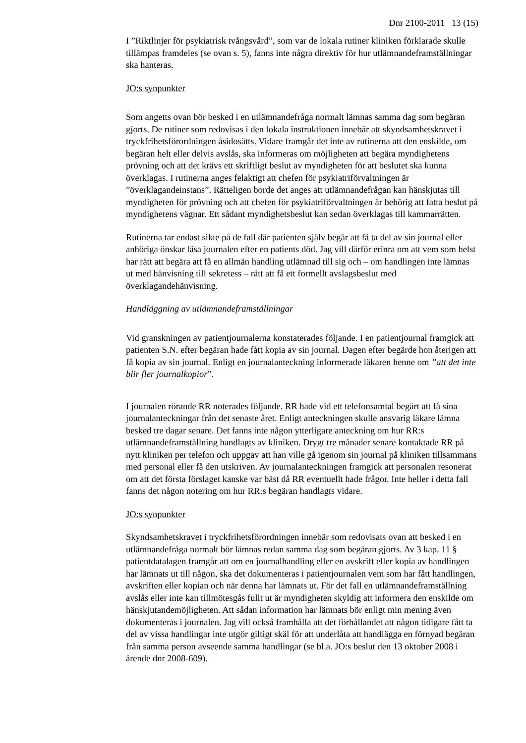Dnr 2100-2011 13 (15)
I ”Riktlinjer för psykiatrisk tvångsvård”, som var de lokala rutiner kliniken förklarade skulle tillämpas framdeles (se ovan s. 5), fanns inte några direktiv för hur utlämnandeframställningar ska hanteras.
JO:s synpunkter
Som angetts ovan bör besked i en utlämnandefråga normalt lämnas samma dag som begäran gjorts. De rutiner som redovisas i den lokala instruktionen innebär att skyndsamhetskravet i tryckfrihetsförordningen åsidosätts. Vidare framgår det inte av rutinerna att den enskilde, om begäran helt eller delvis avslås, ska informeras om möjligheten att begära myndighetens prövning och att det krävs ett skriftligt beslut av myndigheten för att beslutet ska kunna överklagas. I rutinerna anges felaktigt att chefen för psykiatriförvaltningen är ”överklagandeinstans”. Rätteligen borde det anges att utlämnandefrågan kan hänskjutas till myndigheten för prövning och att chefen för psykiatriförvaltningen är behörig att fatta beslut på myndighetens vägnar. Ett sådant myndighetsbeslut kan sedan överklagas till kammarrätten.
Rutinerna tar endast sikte på de fall där patienten själv begär att få ta del av sin journal eller anhöriga önskar läsa journalen efter en patients död. Jag vill därför erinra om att vem som helst har rätt att begära att få en allmän handling utlämnad till sig och – om handlingen inte lämnas ut med hänvisning till sekretess – rätt att få ett formellt avslagsbeslut med överklagandehänvisning.
Handläggning av utlämnandeframställningar
Vid granskningen av patientjournalerna konstaterades följande. I en patientjournal framgick att patienten S.N. efter begäran hade fått kopia av sin journal. Dagen efter begärde hon återigen att få kopia av sin journal. Enligt en journalanteckning informerade läkaren henne om ”att det inte blir fler journalkopior”.
I journalen rörande RR noterades följande. RR hade vid ett telefonsamtal begärt att få sina journalanteckningar från det senaste året. Enligt anteckningen skulle ansvarig läkare lämna besked tre dagar senare. Det fanns inte någon ytterligare anteckning om hur RR:s utlämnandeframställning handlagts av kliniken. Drygt tre månader senare kontaktade RR på nytt kliniken per telefon och uppgav att han ville gå igenom sin journal på kliniken tillsammans med personal eller få den utskriven. Av journalanteckningen framgick att personalen resonerat om att det första förslaget kanske var bäst då RR eventuellt hade frågor. Inte heller i detta fall fanns det någon notering om hur RR:s begäran handlagts vidare.
JO:s synpunkter
Skyndsamhetskravet i tryckfrihetsförordningen innebär som redovisats ovan att besked i en utlämnandefråga normalt bör lämnas redan samma dag som begäran gjorts. Av 3 kap. 11 § patientdatalagen framgår att om en journalhandling eller en avskrift eller kopia av handlingen har lämnats ut till någon, ska det dokumenteras i patientjournalen vem som har fått handlingen, avskriften eller kopian och när denna har lämnats ut. För det fall en utlämnandeframställning avslås eller inte kan tillmötesgås fullt ut är myndigheten skyldig att informera den enskilde om hänskjutandemöjligheten. Att sådan information har lämnats bör enligt min mening även dokumenteras i journalen. Jag vill också framhålla att det förhållandet att någon tidigare fått ta del av vissa handlingar inte utgör giltigt skäl för att underlåta att handlägga en förnyad begäran från samma person avseende samma handlingar (se bl.a. JO:s beslut den 13 oktober 2008 i ärende dnr 2008-609).